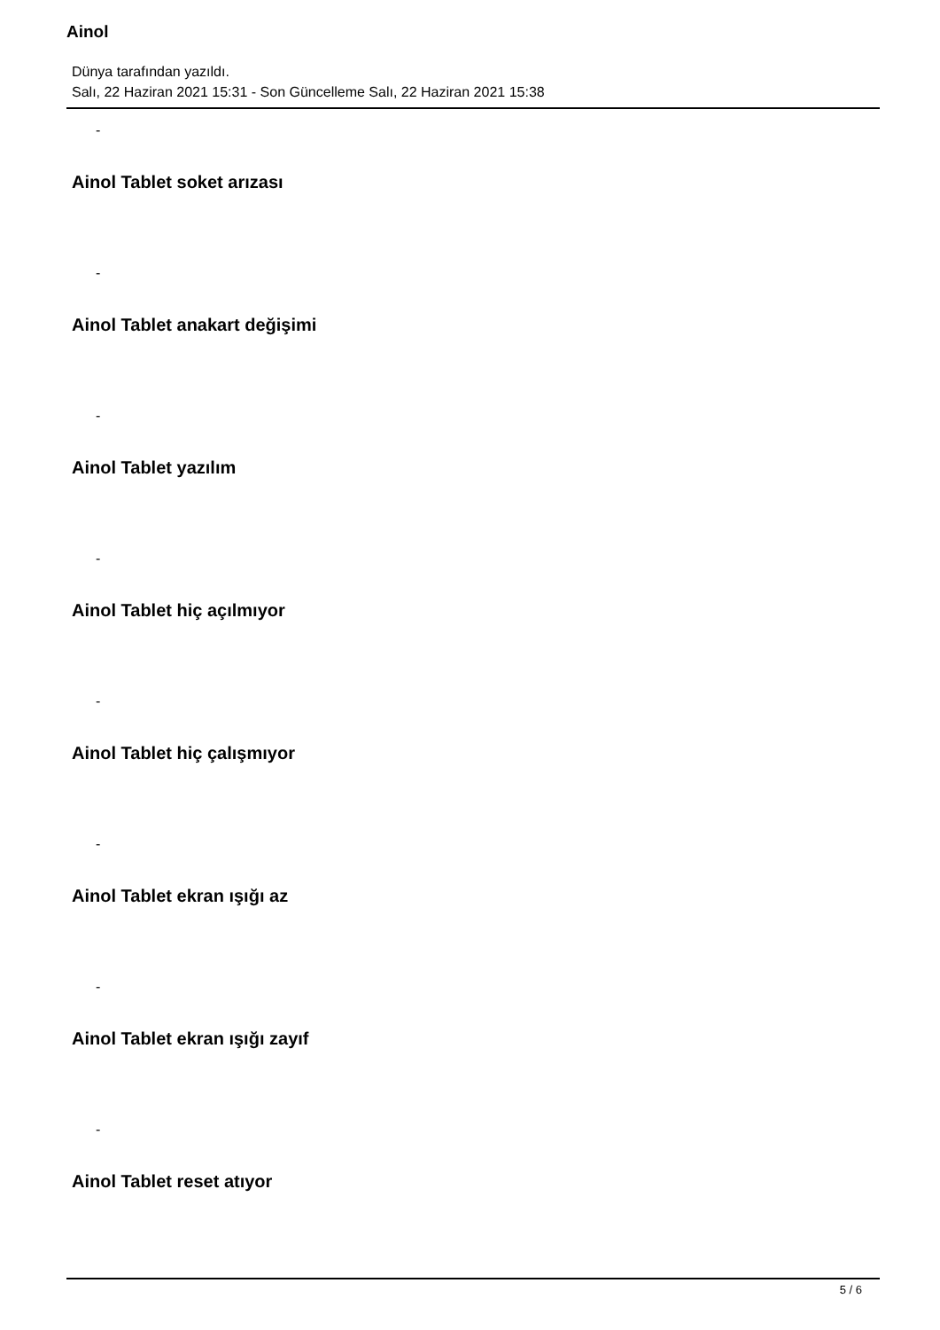Ainol
Dünya tarafından yazıldı.
Salı, 22 Haziran 2021 15:31 - Son Güncelleme Salı, 22 Haziran 2021 15:38
-
Ainol Tablet soket arızası
-
Ainol Tablet anakart değişimi
-
Ainol Tablet yazılım
-
Ainol Tablet hiç açılmıyor
-
Ainol Tablet hiç çalışmıyor
-
Ainol Tablet ekran ışığı az
-
Ainol Tablet ekran ışığı zayıf
-
Ainol Tablet reset atıyor
5 / 6